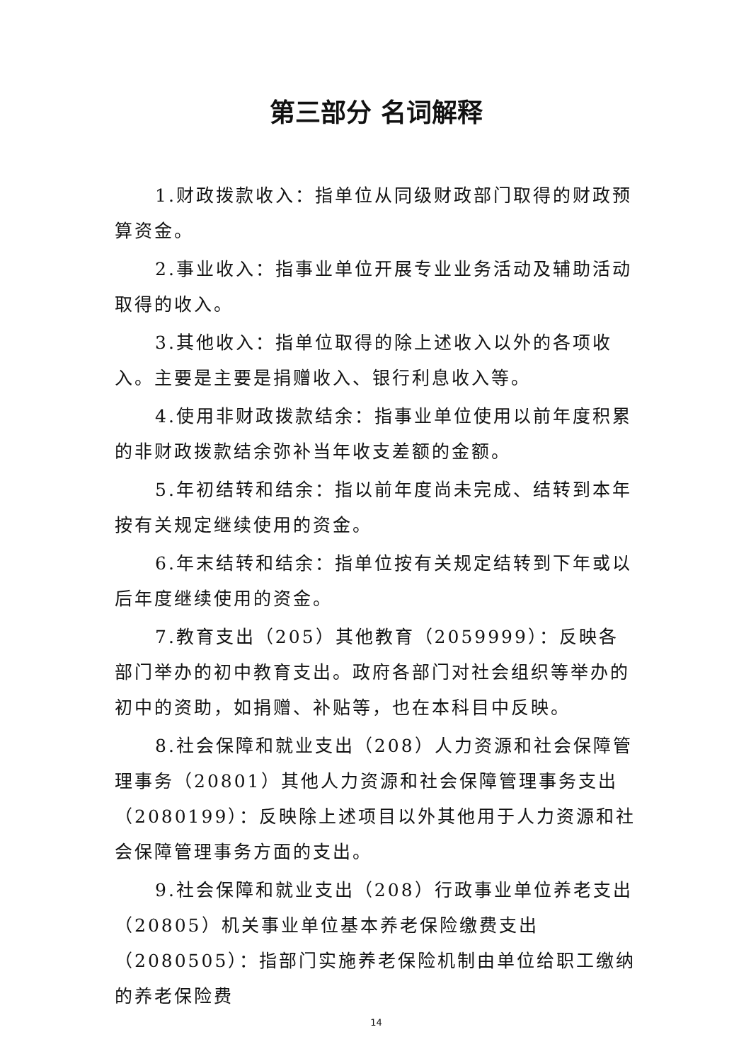第三部分 名词解释
1.财政拨款收入：指单位从同级财政部门取得的财政预算资金。
2.事业收入：指事业单位开展专业业务活动及辅助活动取得的收入。
3.其他收入：指单位取得的除上述收入以外的各项收入。主要是主要是捐赠收入、银行利息收入等。
4.使用非财政拨款结余：指事业单位使用以前年度积累的非财政拨款结余弥补当年收支差额的金额。
5.年初结转和结余：指以前年度尚未完成、结转到本年按有关规定继续使用的资金。
6.年末结转和结余：指单位按有关规定结转到下年或以后年度继续使用的资金。
7.教育支出（205）其他教育（2059999）：反映各部门举办的初中教育支出。政府各部门对社会组织等举办的初中的资助，如捐赠、补贴等，也在本科目中反映。
8.社会保障和就业支出（208）人力资源和社会保障管理事务（20801）其他人力资源和社会保障管理事务支出（2080199）：反映除上述项目以外其他用于人力资源和社会保障管理事务方面的支出。
9.社会保障和就业支出（208）行政事业单位养老支出（20805）机关事业单位基本养老保险缴费支出（2080505）：指部门实施养老保险机制由单位给职工缴纳的养老保险费
14